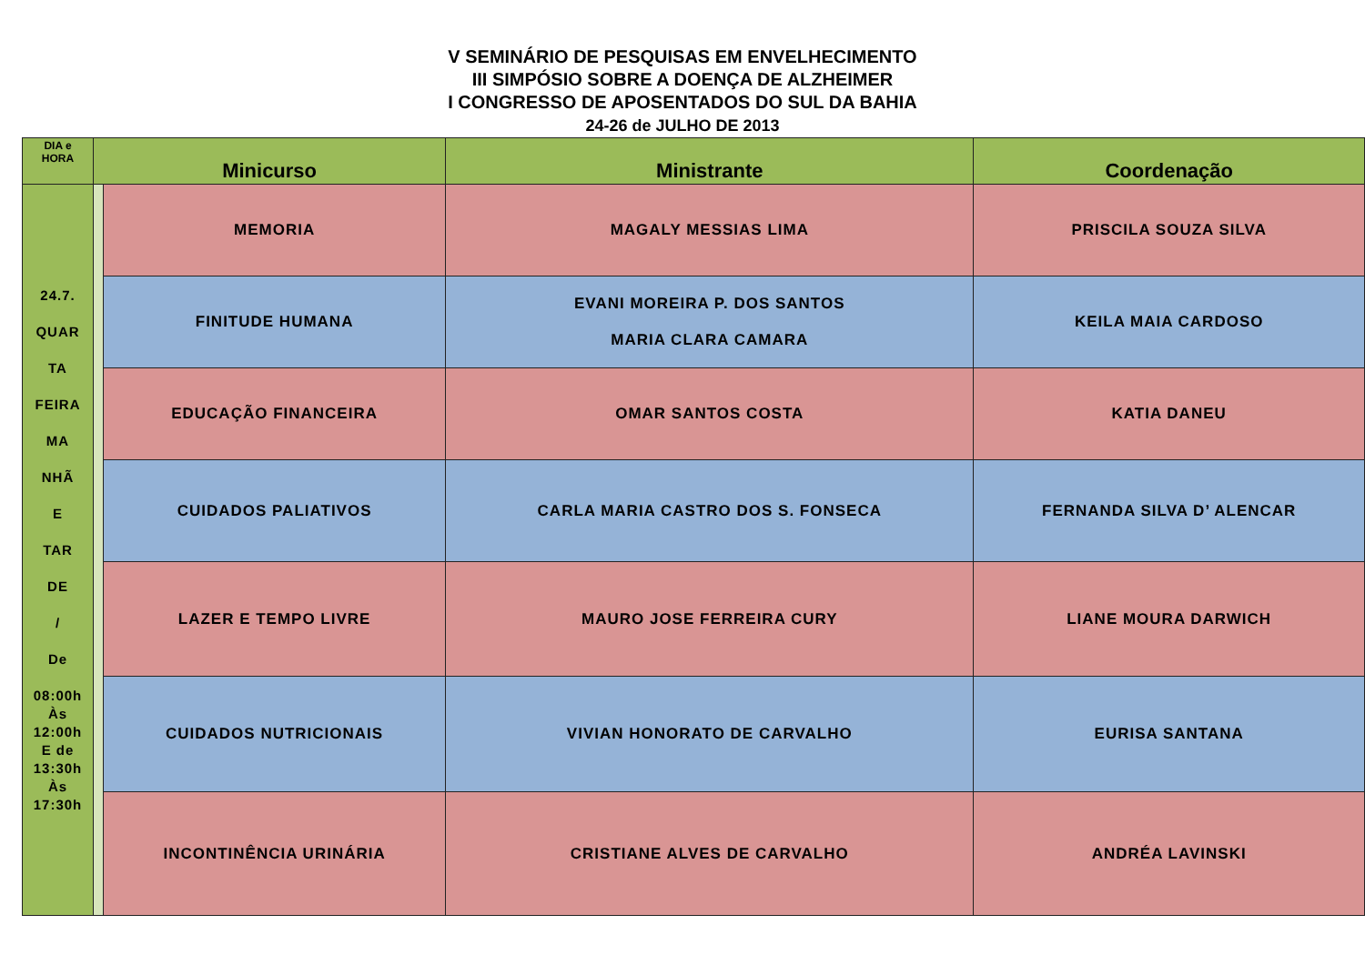V SEMINÁRIO DE PESQUISAS EM ENVELHECIMENTO
III SIMPÓSIO SOBRE A DOENÇA DE ALZHEIMER
I CONGRESSO DE APOSENTADOS DO SUL DA BAHIA
24-26 de JULHO DE 2013
| DIA e HORA | Minicurso | | Ministrante | Coordenação |
| --- | --- | --- | --- | --- |
| 24.7. QUAR TA FEIRA MA NHÃ E TAR DE / De 08:00h Às 12:00h E de 13:30h Às 17:30h | | MEMORIA | MAGALY MESSIAS LIMA | PRISCILA SOUZA SILVA |
| | | FINITUDE HUMANA | EVANI MOREIRA P. DOS SANTOS MARIA CLARA CAMARA | KEILA MAIA CARDOSO |
| | | EDUCAÇÃO FINANCEIRA | OMAR SANTOS COSTA | KATIA DANEU |
| | | CUIDADOS PALIATIVOS | CARLA MARIA CASTRO DOS S. FONSECA | FERNANDA SILVA D’ ALENCAR |
| | | LAZER E TEMPO LIVRE | MAURO JOSE FERREIRA CURY | LIANE MOURA DARWICH |
| | | CUIDADOS NUTRICIONAIS | VIVIAN HONORATO DE CARVALHO | EURISA SANTANA |
| | | INCONTINÊNCIA URINÁRIA | CRISTIANE ALVES DE CARVALHO | ANDRÉA LAVINSKI |